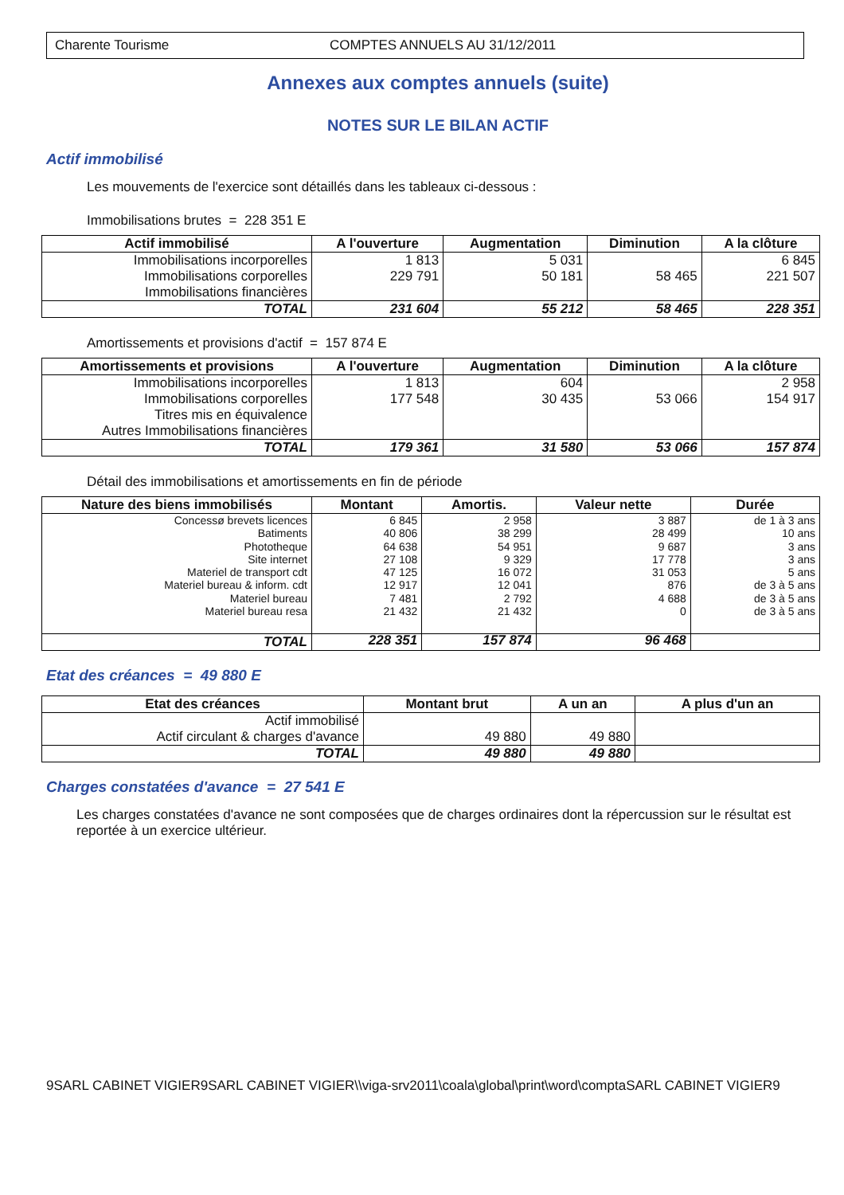Charente Tourisme COMPTES ANNUELS AU 31/12/2011
Annexes aux comptes annuels (suite)
NOTES SUR LE BILAN ACTIF
Actif immobilisé
Les mouvements de l'exercice sont détaillés dans les tableaux ci-dessous :
Immobilisations brutes = 228 351 E
| Actif immobilisé | A l'ouverture | Augmentation | Diminution | A la clôture |
| --- | --- | --- | --- | --- |
| Immobilisations incorporelles Immobilisations corporelles Immobilisations financières | 1 813 229 791 | 5 031 50 181 | 58 465 | 6 845 221 507 |
| TOTAL | 231 604 | 55 212 | 58 465 | 228 351 |
Amortissements et provisions d'actif = 157 874 E
| Amortissements et provisions | A l'ouverture | Augmentation | Diminution | A la clôture |
| --- | --- | --- | --- | --- |
| Immobilisations incorporelles Immobilisations corporelles Titres mis en équivalence Autres Immobilisations financières | 1 813 177 548 | 604 30 435 | 53 066 | 2 958 154 917 |
| TOTAL | 179 361 | 31 580 | 53 066 | 157 874 |
Détail des immobilisations et amortissements en fin de période
| Nature des biens immobilisés | Montant | Amortis. | Valeur nette | Durée |
| --- | --- | --- | --- | --- |
| Concessø brevets licences Batiments Phototheque Site internet Materiel de transport cdt Materiel bureau & inform. cdt Materiel bureau Materiel bureau resa | 6 845 40 806 64 638 27 108 47 125 12 917 7 481 21 432 | 2 958 38 299 54 951 9 329 16 072 12 041 2 792 21 432 | 3 887 28 499 9 687 17 778 31 053 876 4 688 0 | de 1 à 3 ans 10 ans 3 ans 3 ans 5 ans de 3 à 5 ans de 3 à 5 ans de 3 à 5 ans |
| TOTAL | 228 351 | 157 874 | 96 468 | |
Etat des créances = 49 880 E
| Etat des créances | Montant brut | A un an | A plus d'un an |
| --- | --- | --- | --- |
| Actif immobilisé Actif circulant & charges d'avance | 49 880 | 49 880 | |
| TOTAL | 49 880 | 49 880 | |
Charges constatées d'avance = 27 541 E
Les charges constatées d'avance ne sont composées que de charges ordinaires dont la répercussion sur le résultat est reportée à un exercice ultérieur.
9SARL CABINET VIGIER9SARL CABINET VIGIER\\viga-srv2011\coala\global\print\word\comptaSARL CABINET VIGIER9